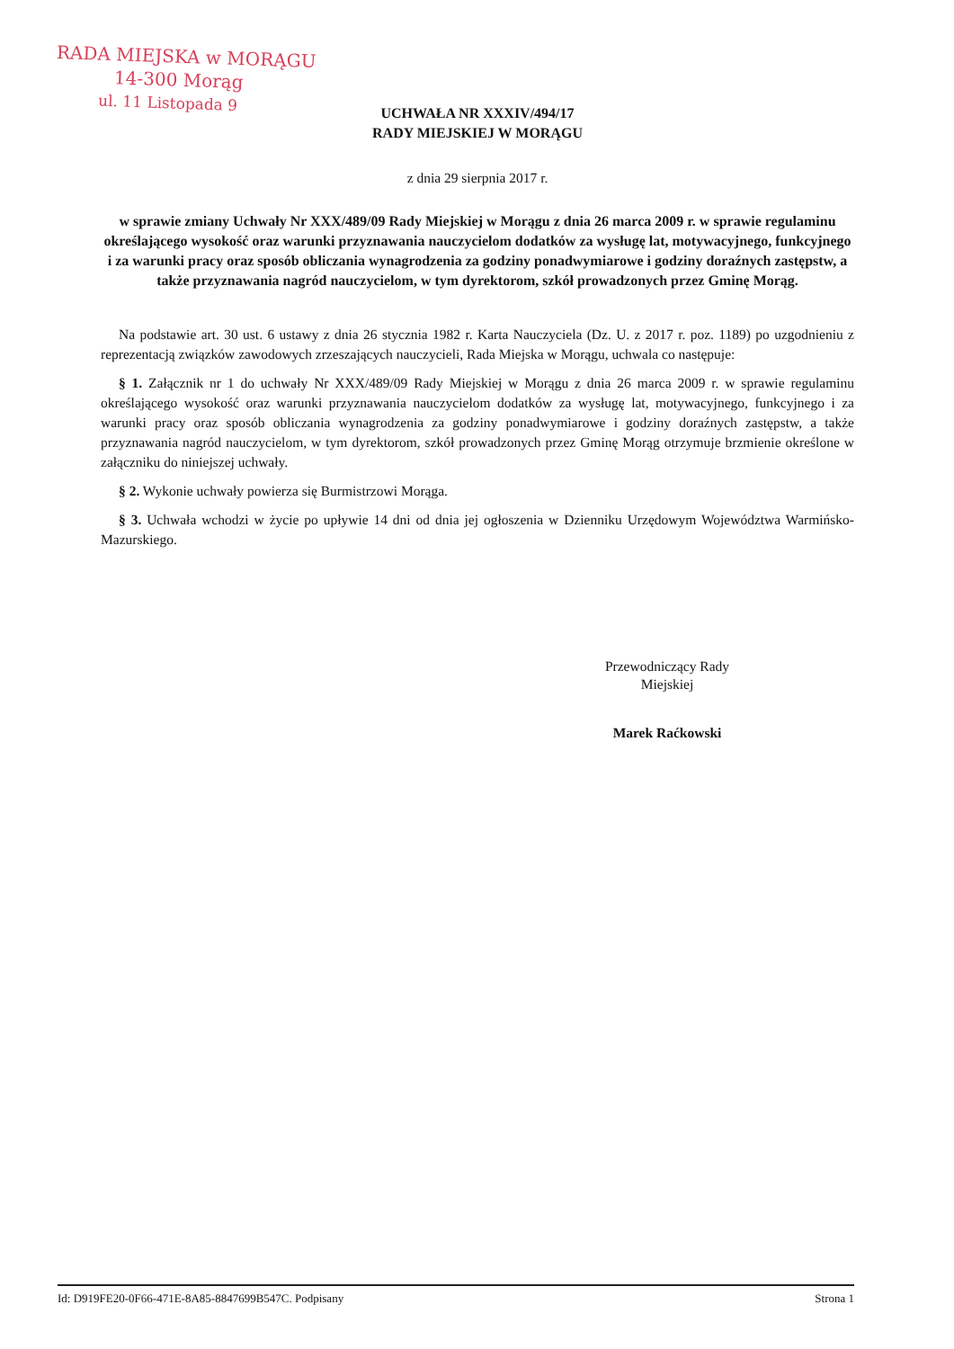RADA MIEJSKA w MORĄGU
14-300 Morąg
ul. 11 Listopada 9
UCHWAŁA NR XXXIV/494/17
RADY MIEJSKIEJ W MORĄGU
z dnia 29 sierpnia 2017 r.
w sprawie zmiany Uchwały Nr XXX/489/09 Rady Miejskiej w Morągu z dnia 26 marca 2009 r. w sprawie regulaminu określającego wysokość oraz warunki przyznawania nauczycielom dodatków za wysługę lat, motywacyjnego, funkcyjnego i za warunki pracy oraz sposób obliczania wynagrodzenia za godziny ponadwymiarowe i godziny doraźnych zastępstw, a także przyznawania nagród nauczycielom, w tym dyrektorom, szkół prowadzonych przez Gminę Morąg.
Na podstawie art. 30 ust. 6 ustawy z dnia 26 stycznia 1982 r. Karta Nauczyciela (Dz. U. z 2017 r. poz. 1189) po uzgodnieniu z reprezentacją związków zawodowych zrzeszających nauczycieli, Rada Miejska w Morągu, uchwala co następuje:
§ 1. Załącznik nr 1 do uchwały Nr XXX/489/09 Rady Miejskiej w Morągu z dnia 26 marca 2009 r. w sprawie regulaminu określającego wysokość oraz warunki przyznawania nauczycielom dodatków za wysługę lat, motywacyjnego, funkcyjnego i za warunki pracy oraz sposób obliczania wynagrodzenia za godziny ponadwymiarowe i godziny doraźnych zastępstw, a także przyznawania nagród nauczycielom, w tym dyrektorom, szkół prowadzonych przez Gminę Morąg otrzymuje brzmienie określone w załączniku do niniejszej uchwały.
§ 2. Wykonie uchwały powierza się Burmistrzowi Morąga.
§ 3. Uchwała wchodzi w życie po upływie 14 dni od dnia jej ogłoszenia w Dzienniku Urzędowym Województwa Warmińsko-Mazurskiego.
Przewodniczący Rady
Miejskiej
Marek Raćkowski
Id: D919FE20-0F66-471E-8A85-8847699B547C. Podpisany Strona 1